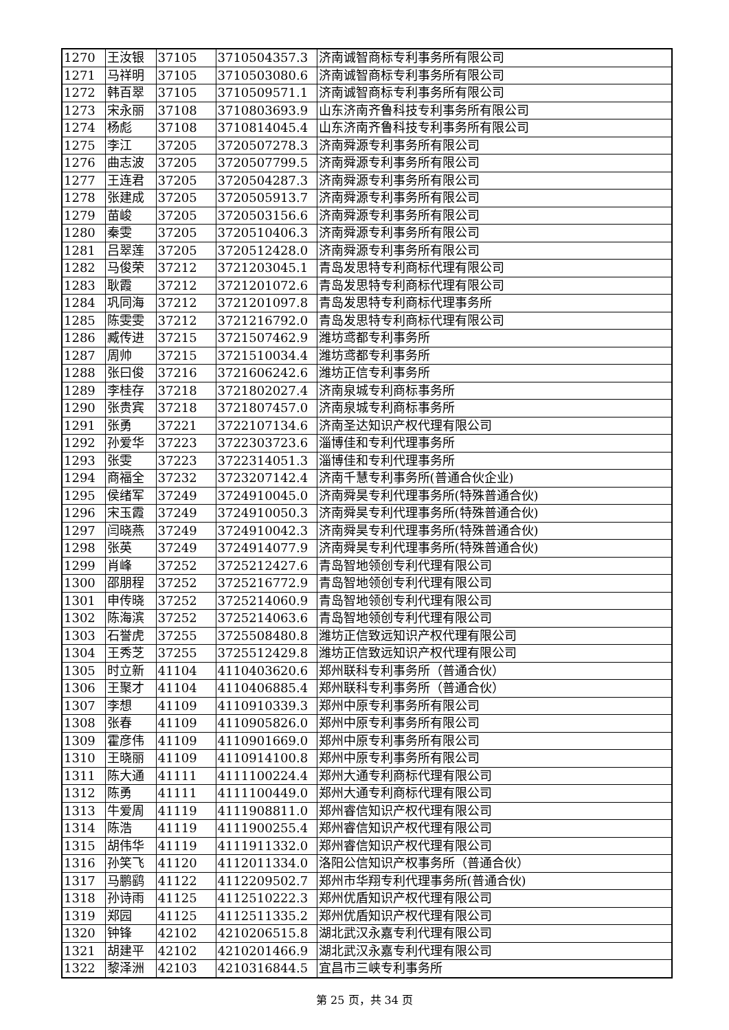| 1270 | 王汝银 | 37105 | 3710504357.3 | 济南诚智商标专利事务所有限公司 |
| 1271 | 马祥明 | 37105 | 3710503080.6 | 济南诚智商标专利事务所有限公司 |
| 1272 | 韩百翠 | 37105 | 3710509571.1 | 济南诚智商标专利事务所有限公司 |
| 1273 | 宋永丽 | 37108 | 3710803693.9 | 山东济南齐鲁科技专利事务所有限公司 |
| 1274 | 杨彪 | 37108 | 3710814045.4 | 山东济南齐鲁科技专利事务所有限公司 |
| 1275 | 李江 | 37205 | 3720507278.3 | 济南舜源专利事务所有限公司 |
| 1276 | 曲志波 | 37205 | 3720507799.5 | 济南舜源专利事务所有限公司 |
| 1277 | 王连君 | 37205 | 3720504287.3 | 济南舜源专利事务所有限公司 |
| 1278 | 张建成 | 37205 | 3720505913.7 | 济南舜源专利事务所有限公司 |
| 1279 | 苗峻 | 37205 | 3720503156.6 | 济南舜源专利事务所有限公司 |
| 1280 | 秦雯 | 37205 | 3720510406.3 | 济南舜源专利事务所有限公司 |
| 1281 | 吕翠莲 | 37205 | 3720512428.0 | 济南舜源专利事务所有限公司 |
| 1282 | 马俊荣 | 37212 | 3721203045.1 | 青岛发思特专利商标代理有限公司 |
| 1283 | 耿霞 | 37212 | 3721201072.6 | 青岛发思特专利商标代理有限公司 |
| 1284 | 巩同海 | 37212 | 3721201097.8 | 青岛发思特专利商标代理事务所 |
| 1285 | 陈雯雯 | 37212 | 3721216792.0 | 青岛发思特专利商标代理有限公司 |
| 1286 | 臧传进 | 37215 | 3721507462.9 | 潍坊鸢都专利事务所 |
| 1287 | 周帅 | 37215 | 3721510034.4 | 潍坊鸢都专利事务所 |
| 1288 | 张曰俊 | 37216 | 3721606242.6 | 潍坊正信专利事务所 |
| 1289 | 李桂存 | 37218 | 3721802027.4 | 济南泉城专利商标事务所 |
| 1290 | 张贵宾 | 37218 | 3721807457.0 | 济南泉城专利商标事务所 |
| 1291 | 张勇 | 37221 | 3722107134.6 | 济南圣达知识产权代理有限公司 |
| 1292 | 孙爱华 | 37223 | 3722303723.6 | 淄博佳和专利代理事务所 |
| 1293 | 张雯 | 37223 | 3722314051.3 | 淄博佳和专利代理事务所 |
| 1294 | 商福全 | 37232 | 3723207142.4 | 济南千慧专利事务所(普通合伙企业) |
| 1295 | 侯绪军 | 37249 | 3724910045.0 | 济南舜昊专利代理事务所(特殊普通合伙) |
| 1296 | 宋玉霞 | 37249 | 3724910050.3 | 济南舜昊专利代理事务所(特殊普通合伙) |
| 1297 | 闫晓燕 | 37249 | 3724910042.3 | 济南舜昊专利代理事务所(特殊普通合伙) |
| 1298 | 张英 | 37249 | 3724914077.9 | 济南舜昊专利代理事务所(特殊普通合伙) |
| 1299 | 肖峰 | 37252 | 3725212427.6 | 青岛智地领创专利代理有限公司 |
| 1300 | 邵朋程 | 37252 | 3725216772.9 | 青岛智地领创专利代理有限公司 |
| 1301 | 申传晓 | 37252 | 3725214060.9 | 青岛智地领创专利代理有限公司 |
| 1302 | 陈海滨 | 37252 | 3725214063.6 | 青岛智地领创专利代理有限公司 |
| 1303 | 石誉虎 | 37255 | 3725508480.8 | 潍坊正信致远知识产权代理有限公司 |
| 1304 | 王秀芝 | 37255 | 3725512429.8 | 潍坊正信致远知识产权代理有限公司 |
| 1305 | 时立新 | 41104 | 4110403620.6 | 郑州联科专利事务所（普通合伙） |
| 1306 | 王聚才 | 41104 | 4110406885.4 | 郑州联科专利事务所（普通合伙） |
| 1307 | 李想 | 41109 | 4110910339.3 | 郑州中原专利事务所有限公司 |
| 1308 | 张春 | 41109 | 4110905826.0 | 郑州中原专利事务所有限公司 |
| 1309 | 霍彦伟 | 41109 | 4110901669.0 | 郑州中原专利事务所有限公司 |
| 1310 | 王晓丽 | 41109 | 4110914100.8 | 郑州中原专利事务所有限公司 |
| 1311 | 陈大通 | 41111 | 4111100224.4 | 郑州大通专利商标代理有限公司 |
| 1312 | 陈勇 | 41111 | 4111100449.0 | 郑州大通专利商标代理有限公司 |
| 1313 | 牛爱周 | 41119 | 4111908811.0 | 郑州睿信知识产权代理有限公司 |
| 1314 | 陈浩 | 41119 | 4111900255.4 | 郑州睿信知识产权代理有限公司 |
| 1315 | 胡伟华 | 41119 | 4111911332.0 | 郑州睿信知识产权代理有限公司 |
| 1316 | 孙笑飞 | 41120 | 4112011334.0 | 洛阳公信知识产权事务所（普通合伙） |
| 1317 | 马鹏鹞 | 41122 | 4112209502.7 | 郑州市华翔专利代理事务所(普通合伙) |
| 1318 | 孙诗雨 | 41125 | 4112510222.3 | 郑州优盾知识产权代理有限公司 |
| 1319 | 郑园 | 41125 | 4112511335.2 | 郑州优盾知识产权代理有限公司 |
| 1320 | 钟锋 | 42102 | 4210206515.8 | 湖北武汉永嘉专利代理有限公司 |
| 1321 | 胡建平 | 42102 | 4210201466.9 | 湖北武汉永嘉专利代理有限公司 |
| 1322 | 黎泽洲 | 42103 | 4210316844.5 | 宜昌市三峡专利事务所 |
第 25 页，共 34 页